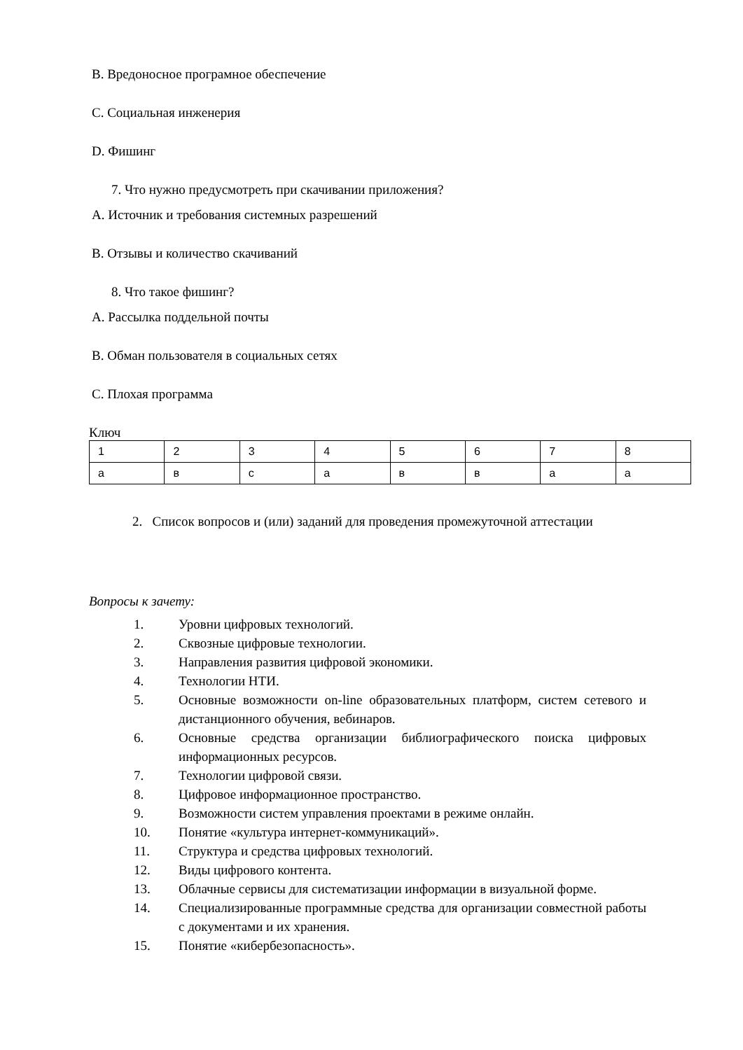B. Вредоносное програмное обеспечение
C. Социальная инженерия
D. Фишинг
7. Что нужно предусмотреть при скачивании приложения?
A. Источник и требования системных разрешений
B. Отзывы и количество скачиваний
8. Что такое фишинг?
A. Рассылка поддельной почты
B. Обман пользователя в социальных сетях
C. Плохая программа
Ключ
| 1 | 2 | 3 | 4 | 5 | 6 | 7 | 8 |
| а | в | с | а | в | в | а | а |
2. Список вопросов и (или) заданий для проведения промежуточной аттестации
Вопросы к зачету:
1. Уровни цифровых технологий.
2. Сквозные цифровые технологии.
3. Направления развития цифровой экономики.
4. Технологии НТИ.
5. Основные возможности on-line образовательных платформ, систем сетевого и дистанционного обучения, вебинаров.
6. Основные средства организации библиографического поиска цифровых информационных ресурсов.
7. Технологии цифровой связи.
8. Цифровое информационное пространство.
9. Возможности систем управления проектами в режиме онлайн.
10. Понятие «культура интернет-коммуникаций».
11. Структура и средства цифровых технологий.
12. Виды цифрового контента.
13. Облачные сервисы для систематизации информации в визуальной форме.
14. Специализированные программные средства для организации совместной работы с документами и их хранения.
15. Понятие «кибербезопасность».